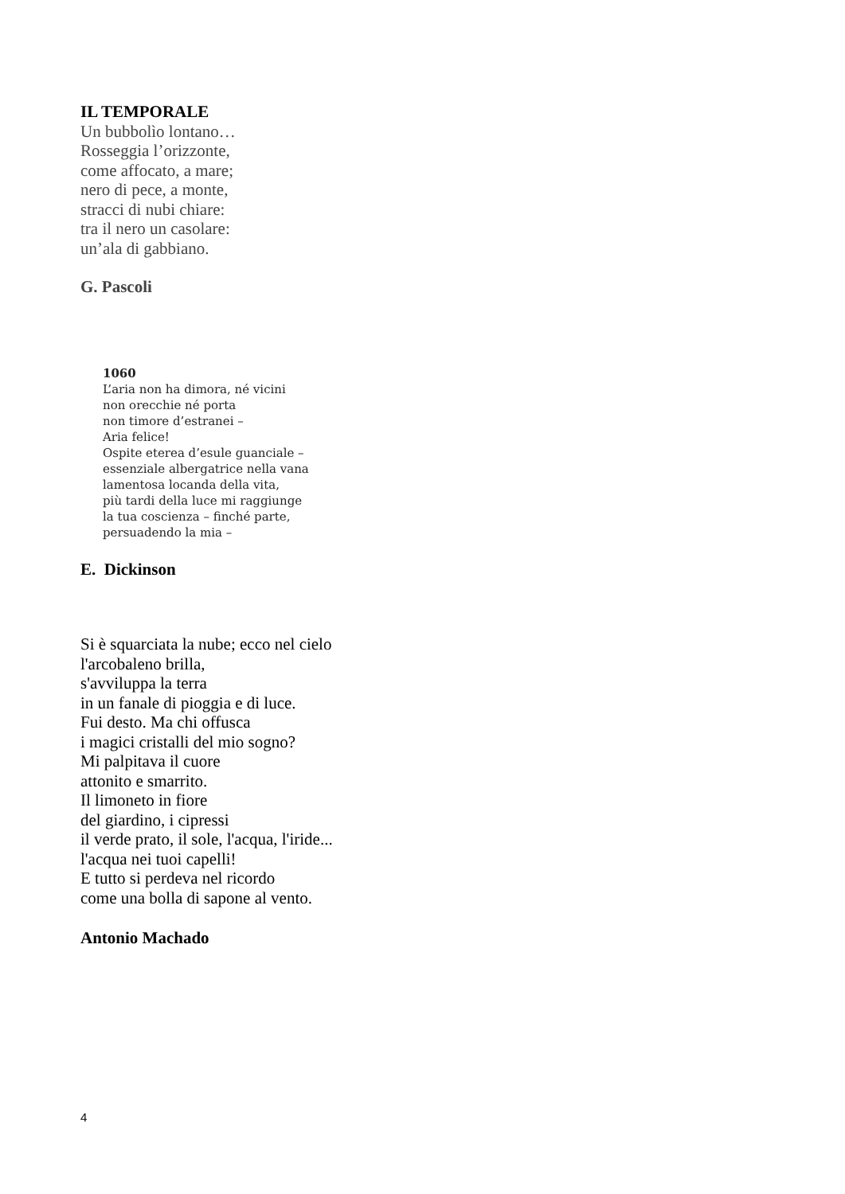IL TEMPORALE
Un bubbolìo lontano…
Rosseggia l’orizzonte,
come affocato, a mare;
nero di pece, a monte,
stracci di nubi chiare:
tra il nero un casolare:
un’ala di gabbiano.
G. Pascoli
1060
L’aria non ha dimora, né vicini
non orecchie né porta
non timore d’estranei –
Aria felice!
Ospite eterea d’esule guanciale –
essenziale albergatrice nella vana
lamentosa locanda della vita,
più tardi della luce mi raggiunge
la tua coscienza – finché parte,
persuadendo la mia –
E. Dickinson
Si è squarciata la nube; ecco nel cielo
l'arcobaleno brilla,
s'avviluppa la terra
in un fanale di pioggia e di luce.
Fui desto. Ma chi offusca
i magici cristalli del mio sogno?
Mi palpitava il cuore
attonito e smarrito.
Il limoneto in fiore
del giardino, i cipressi
il verde prato, il sole, l'acqua, l'iride...
l'acqua nei tuoi capelli!
E tutto si perdeva nel ricordo
come una bolla di sapone al vento.
Antonio Machado
4